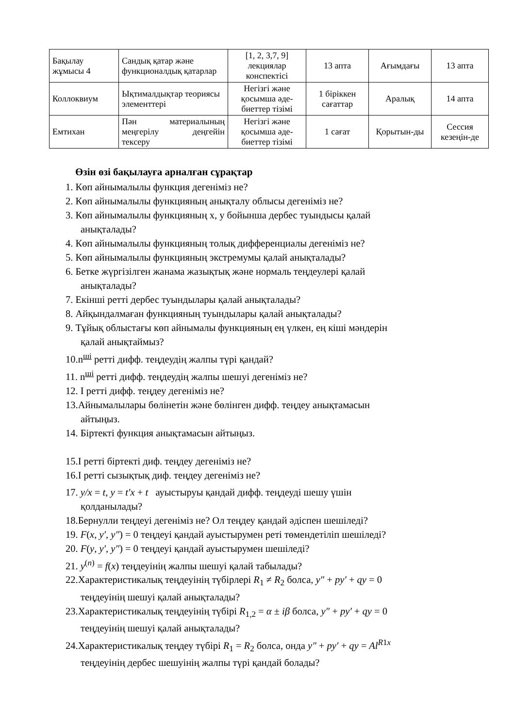| Бақылау жұмысы 4 | Сандық қатар және функционалдық қатарлар | [1, 2, 3,7, 9] лекциялар конспектісі | 13 апта | Ағымдағы | 13 апта |
| Коллоквиум | Ықтималдықтар теориясы элементтері | Негізгі және қосымша әде-биеттер тізімі | 1 біріккен сағаттар | Аралық | 14 апта |
| Емтихан | Пән материалының меңгерілу деңгейін тексеру | Негізгі және қосымша әде-биеттер тізімі | 1 сағат | Қорытын-ды | Сессия кезеңін-де |
Өзін өзі бақылауға арналған сұрақтар
1. Көп айнымалылы функция дегеніміз не?
2. Көп айнымалылы функцияның анықталу облысы дегеніміз не?
3. Көп айнымалылы функцияның х, у бойынша дербес туындысы қалай
анықталады?
4. Көп айнымалылы функцияның толық дифференциалы дегеніміз не?
5. Көп айнымалылы функцияның экстремумы қалай анықталады?
6. Бетке жүргізілген жанама жазықтық және нормаль теңдеулері қалай
анықталады?
7. Екінші ретті дербес туындылары қалай анықталады?
8. Айқындалмаған функцияның туындылары қалай анықталады?
9. Тұйық облыстағы көп айнымалы функцияның ең үлкен, ең кіші мәндерін
қалай анықтаймыз?
10.n<sup>ші</sup> ретті дифф. теңдеудің жалпы түрі қандай?
11. n<sup>ші</sup> ретті дифф. теңдеудің жалпы шешуі дегеніміз не?
12. I ретті дифф. теңдеу дегеніміз не?
13.Айнымалылары бөлінетін және бөлінген дифф. теңдеу анықтамасын
айтыңыз.
14. Біртекті функция анықтамасын айтыңыз.
15.I ретті біртекті диф. теңдеу дегеніміз не?
16.I ретті сызықтық диф. теңдеу дегеніміз не?
17. y/x = t, y = t′x + t ауыстыруы қандай дифф. теңдеуді шешу үшін
қолданылады?
18.Бернулли теңдеуі дегеніміз не? Ол теңдеу қандай әдіспен шешіледі?
19. F(x, y′, y″) = 0 теңдеуі қандай ауыстырумен реті төмендетіліп шешіледі?
20. F(y, y′, y″) = 0 теңдеуі қандай ауыстырумен шешіледі?
21. y<sup>(n)</sup> = f(x) теңдеуінің жалпы шешуі қалай табылады?
22.Характеристикалық теңдеуінің түбірлері R<sub>1</sub> ≠ R<sub>2</sub> болса, y″ + py′ + qy = 0
теңдеуінің шешуі қалай анықталады?
23.Характеристикалық теңдеуінің түбірі R<sub>1,2</sub> = α ± iβ болса, y″ + py′ + qy = 0
теңдеуінің шешуі қалай анықталады?
24.Характеристикалық теңдеу түбірі R<sub>1</sub> = R<sub>2</sub> болса, онда y″ + py′ + qy = Al<sup>R1x</sup>
теңдеуінің дербес шешуінің жалпы түрі қандай болады?